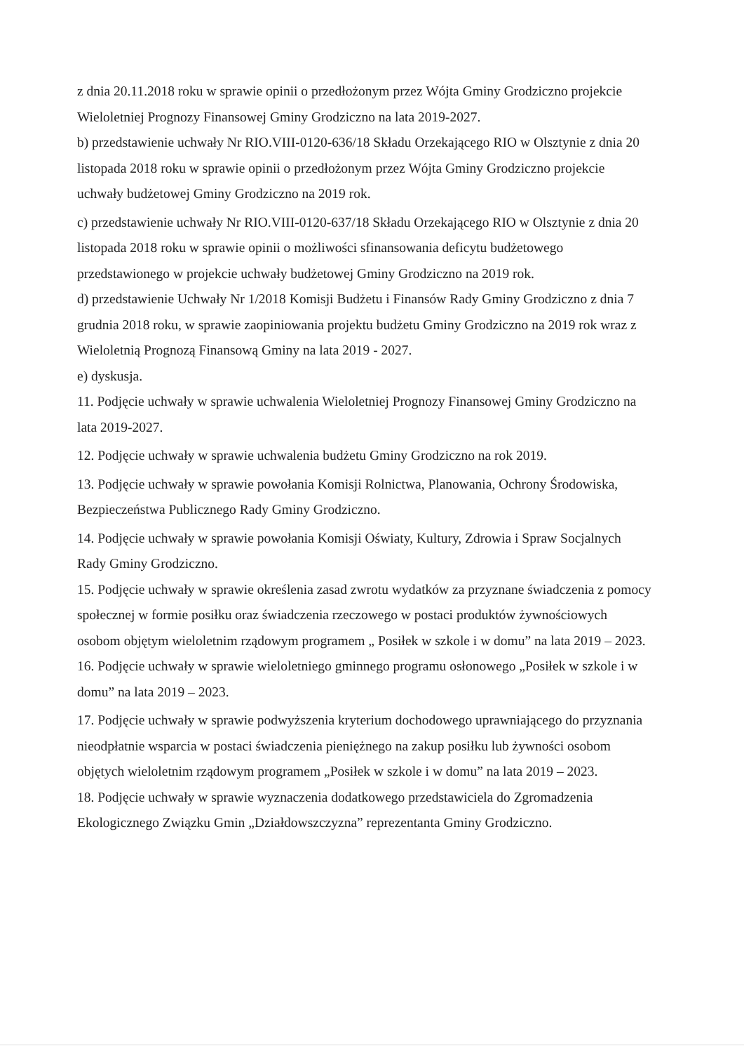z dnia 20.11.2018 roku w sprawie opinii o przedłożonym przez Wójta Gminy Grodziczno projekcie Wieloletniej Prognozy Finansowej Gminy Grodziczno na lata 2019-2027.
b) przedstawienie uchwały Nr RIO.VIII-0120-636/18 Składu Orzekającego RIO w Olsztynie z dnia 20 listopada 2018 roku w sprawie opinii o przedłożonym przez Wójta Gminy Grodziczno projekcie uchwały budżetowej Gminy Grodziczno na 2019 rok.
c) przedstawienie uchwały Nr RIO.VIII-0120-637/18 Składu Orzekającego RIO w Olsztynie z dnia 20 listopada 2018 roku w sprawie opinii o możliwości sfinansowania deficytu budżetowego przedstawionego w projekcie uchwały budżetowej Gminy Grodziczno na 2019 rok.
d) przedstawienie Uchwały Nr 1/2018 Komisji Budżetu i Finansów Rady Gminy Grodziczno z dnia 7 grudnia 2018 roku, w sprawie zaopiniowania projektu budżetu Gminy Grodziczno na 2019 rok wraz z Wieloletnią Prognozą Finansową Gminy na lata 2019 - 2027.
e) dyskusja.
11. Podjęcie uchwały w sprawie uchwalenia Wieloletniej Prognozy Finansowej Gminy Grodziczno na lata 2019-2027.
12. Podjęcie uchwały w sprawie uchwalenia budżetu Gminy Grodziczno na rok 2019.
13. Podjęcie uchwały w sprawie powołania Komisji Rolnictwa, Planowania, Ochrony Środowiska, Bezpieczeństwa Publicznego Rady Gminy Grodziczno.
14. Podjęcie uchwały w sprawie powołania Komisji Oświaty, Kultury, Zdrowia i Spraw Socjalnych Rady Gminy Grodziczno.
15. Podjęcie uchwały w sprawie określenia zasad zwrotu wydatków za przyznane świadczenia z pomocy społecznej w formie posiłku oraz świadczenia rzeczowego w postaci produktów żywnościowych osobom objętym wieloletnim rządowym programem „ Posiłek w szkole i w domu” na lata 2019 – 2023.
16. Podjęcie uchwały w sprawie wieloletniego gminnego programu osłonowego „Posiłek w szkole i w domu” na lata 2019 – 2023.
17. Podjęcie uchwały w sprawie podwyższenia kryterium dochodowego uprawniającego do przyznania nieodpłatnie wsparcia w postaci świadczenia pieniężnego na zakup posiłku lub żywności osobom objętych wieloletnim rządowym programem „Posiłek w szkole i w domu” na lata 2019 – 2023.
18. Podjęcie uchwały w sprawie wyznaczenia dodatkowego przedstawiciela do Zgromadzenia Ekologicznego Związku Gmin „Działdowszczyzna” reprezentanta Gminy Grodziczno.